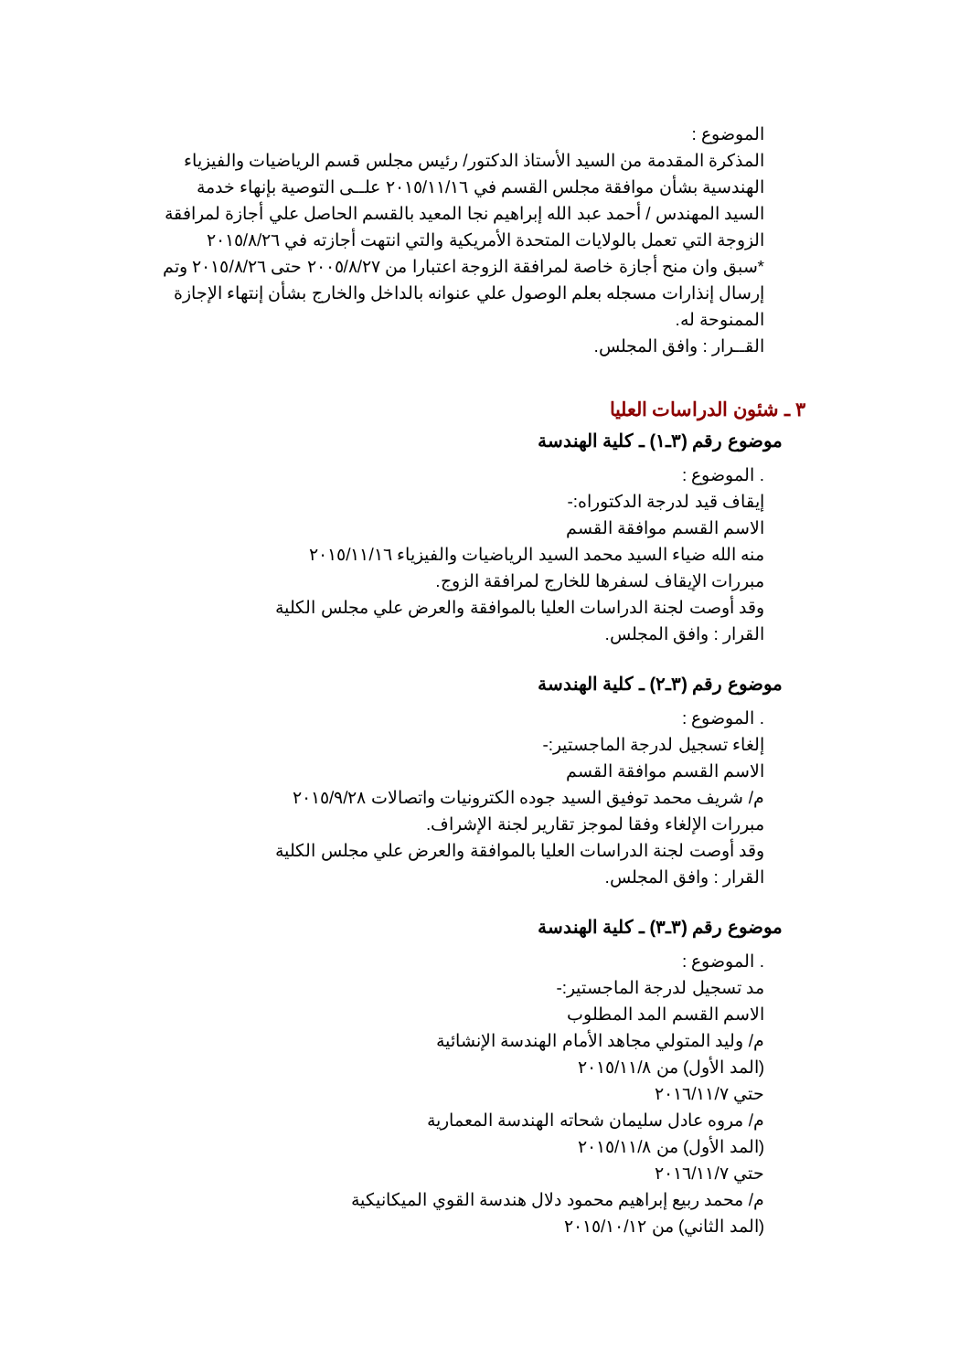الموضوع :
المذكرة المقدمة من السيد الأستاذ الدكتور/ رئيس مجلس قسم الرياضيات والفيزياء الهندسية بشأن موافقة مجلس القسم في ٢٠١٥/١١/١٦ علــى التوصية بإنهاء خدمة السيد المهندس / أحمد عبد الله إبراهيم نجا المعيد بالقسم الحاصل علي أجازة لمرافقة الزوجة التي تعمل بالولايات المتحدة الأمريكية والتي انتهت أجازته في ٢٠١٥/٨/٢٦
*سبق وان منح أجازة خاصة لمرافقة الزوجة اعتبارا من ٢٠٠٥/٨/٢٧ حتى ٢٠١٥/٨/٢٦ وتم إرسال إنذارات مسجله بعلم الوصول علي عنوانه بالداخل والخارج بشأن إنتهاء الإجازة الممنوحة له.
القــرار : وافق المجلس.
٣ ـ شئون الدراسات العليا
موضوع رقم (٣ـ١) ـ كلية الهندسة
. الموضوع :
إيقاف قيد لدرجة الدكتوراه:-
الاسم القسم موافقة القسم
منه الله ضياء السيد محمد السيد الرياضيات والفيزياء ٢٠١٥/١١/١٦
مبررات الإيقاف لسفرها للخارج لمرافقة الزوج.
وقد أوصت لجنة الدراسات العليا بالموافقة والعرض علي مجلس الكلية
القرار : وافق المجلس.
موضوع رقم (٣ـ٢) ـ كلية الهندسة
. الموضوع :
إلغاء تسجيل لدرجة الماجستير:-
الاسم القسم موافقة القسم
م/ شريف محمد توفيق السيد جوده الكترونيات واتصالات ٢٠١٥/٩/٢٨
مبررات الإلغاء وفقا لموجز تقارير لجنة الإشراف.
وقد أوصت لجنة الدراسات العليا بالموافقة والعرض علي مجلس الكلية
القرار : وافق المجلس.
موضوع رقم (٣ـ٣) ـ كلية الهندسة
. الموضوع :
مد تسجيل لدرجة الماجستير:-
الاسم القسم المد المطلوب
م/ وليد المتولي مجاهد الأمام الهندسة الإنشائية
(المد الأول) من ٢٠١٥/١١/٨
حتي ٢٠١٦/١١/٧
م/ مروه عادل سليمان شحاته الهندسة المعمارية
(المد الأول) من ٢٠١٥/١١/٨
حتي ٢٠١٦/١١/٧
م/ محمد ربيع إبراهيم محمود دلال هندسة القوي الميكانيكية
(المد الثاني) من ٢٠١٥/١٠/١٢